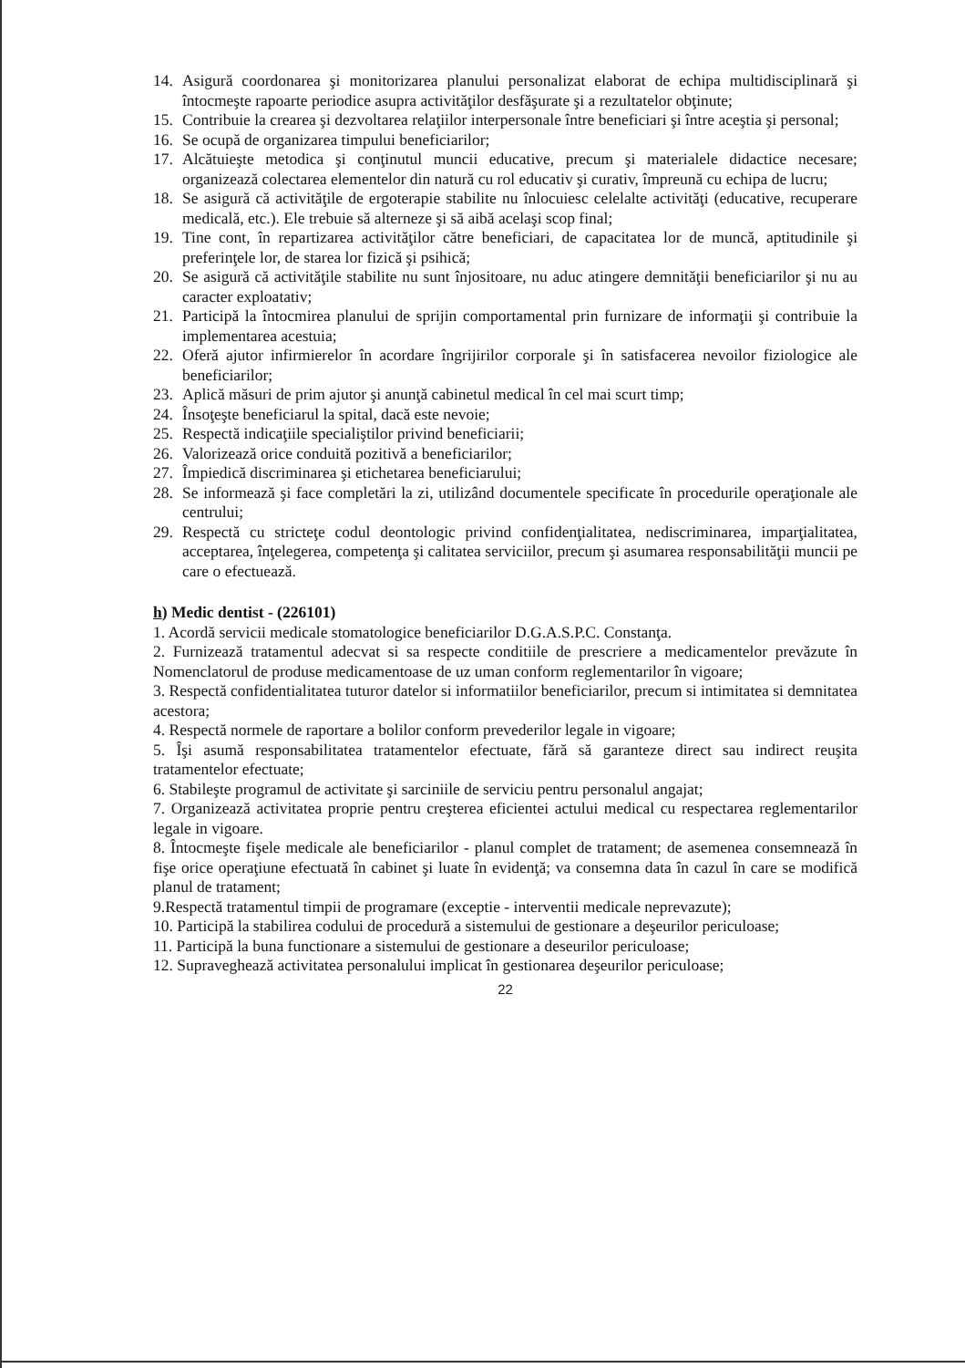14. Asigură coordonarea şi monitorizarea planului personalizat elaborat de echipa multidisciplinară şi întocmeşte rapoarte periodice asupra activităţilor desfăşurate şi a rezultatelor obţinute;
15. Contribuie la crearea şi dezvoltarea relaţiilor interpersonale între beneficiari şi între aceştia şi personal;
16. Se ocupă de organizarea timpului beneficiarilor;
17. Alcătuieşte metodica şi conţinutul muncii educative, precum şi materialele didactice necesare; organizează colectarea elementelor din natură cu rol educativ şi curativ, împreună cu echipa de lucru;
18. Se asigură că activităţile de ergoterapie stabilite nu înlocuiesc celelalte activităţi (educative, recuperare medicală, etc.). Ele trebuie să alterneze şi să aibă acelaşi scop final;
19. Tine cont, în repartizarea activităţilor către beneficiari, de capacitatea lor de muncă, aptitudinile şi preferinţele lor, de starea lor fizică şi psihică;
20. Se asigură că activităţile stabilite nu sunt înjositoare, nu aduc atingere demnităţii beneficiarilor şi nu au caracter exploatativ;
21. Participă la întocmirea planului de sprijin comportamental prin furnizare de informaţii şi contribuie la implementarea acestuia;
22. Oferă ajutor infirmierelor în acordare îngrijirilor corporale şi în satisfacerea nevoilor fiziologice ale beneficiarilor;
23. Aplică măsuri de prim ajutor şi anunţă cabinetul medical în cel mai scurt timp;
24. Însoţeşte beneficiarul la spital, dacă este nevoie;
25. Respectă indicaţiile specialiştilor privind beneficiarii;
26. Valorizează orice conduită pozitivă a beneficiarilor;
27. Împiedică discriminarea şi etichetarea beneficiarului;
28. Se informează şi face completări la zi, utilizând documentele specificate în procedurile operaţionale ale centrului;
29. Respectă cu stricteţe codul deontologic privind confidenţialitatea, nediscriminarea, imparţialitatea, acceptarea, înţelegerea, competenţa şi calitatea serviciilor, precum şi asumarea responsabilităţii muncii pe care o efectuează.
h) Medic dentist - (226101)
1. Acordă servicii medicale stomatologice beneficiarilor D.G.A.S.P.C. Constanţa.
2. Furnizează tratamentul adecvat si sa respecte conditiile de prescriere a medicamentelor prevăzute în Nomenclatorul de produse medicamentoase de uz uman conform reglementarilor în vigoare;
3. Respectă confidentialitatea tuturor datelor si informatiilor beneficiarilor, precum si intimitatea si demnitatea acestora;
4. Respectă normele de raportare a bolilor conform prevederilor legale in vigoare;
5. Îşi asumă responsabilitatea tratamentelor efectuate, fără să garanteze direct sau indirect reuşita tratamentelor efectuate;
6. Stabileşte programul de activitate şi sarciniile de serviciu pentru personalul angajat;
7. Organizează activitatea proprie pentru creşterea eficientei actului medical cu respectarea reglementarilor legale in vigoare.
8. Întocmeşte fişele medicale ale beneficiarilor - planul complet de tratament; de asemenea consemnează în fişe orice operaţiune efectuată în cabinet şi luate în evidenţă; va consemna data în cazul în care se modifică planul de tratament;
9.Respectă tratamentul timpii de programare (exceptie - interventii medicale neprevazute);
10. Participă la stabilirea codului de procedură a sistemului de gestionare a deşeurilor periculoase;
11. Participă la buna functionare a sistemului de gestionare a deseurilor periculoase;
12. Supraveghează activitatea personalului implicat în gestionarea deşeurilor periculoase;
22